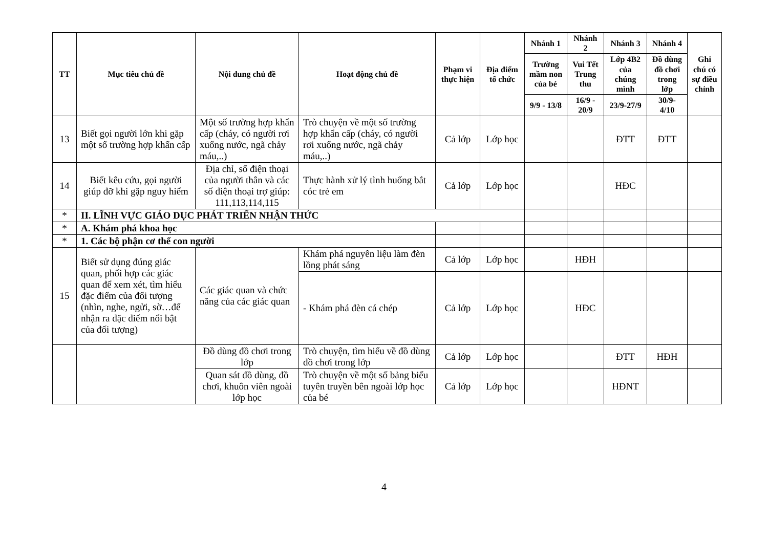| TT | Mục tiêu chủ đề | Nội dung chủ đề | Hoạt động chủ đề | Phạm vi thực hiện | Địa điểm tổ chức | Nhánh 1 | Nhánh 2 | Nhánh 3 | Nhánh 4 | Ghi chú có sự điều chỉnh |
| --- | --- | --- | --- | --- | --- | --- | --- | --- | --- | --- |
| | | | | | | Trường mầm non của bé | Vui Tết Trung thu | Lớp 4B2 của chúng mình | Đồ dùng đồ chơi trong lớp | |
| | | | | | | 9/9 - 13/8 | 16/9 - 20/9 | 23/9-27/9 | 30/9-4/10 | |
| 13 | Biết gọi người lớn khi gặp một số trường hợp khẩn cấp | Một số trường hợp khẩn cấp (cháy, có người rơi xuống nước, ngã chảy máu,..) | Trò chuyện về một số trường hợp khẩn cấp (cháy, có người rơi xuống nước, ngã chảy máu,..) | Cả lớp | Lớp học | | | ĐTT | ĐTT | |
| 14 | Biết kêu cứu, gọi người giúp đỡ khi gặp nguy hiểm | Địa chỉ, số điện thoại của người thân và các số điện thoại trợ giúp: 111,113,114,115 | Thực hành xử lý tình huống bắt cóc trẻ em | Cả lớp | Lớp học | | | HĐC | | |
| * | II. LĨNH VỰC GIÁO DỤC PHÁT TRIỂN NHẬN THỨC | | | | | | | | | |
| * | A. Khám phá khoa học | | | | | | | | | |
| * | 1. Các bộ phận cơ thể con người | | | | | | | | | |
| 15 | Biết sử dụng đúng giác quan, phối hợp các giác quan để xem xét, tìm hiểu đặc điểm của đối tượng (nhìn, nghe, ngửi, sờ…để nhận ra đặc điểm nổi bật của đối tượng) | Các giác quan và chức năng của các giác quan | Khám phá nguyên liệu làm đèn lồng phát sáng | Cả lớp | Lớp học | | HĐH | | | |
| | | | - Khám phá đèn cá chép | Cả lớp | Lớp học | | HĐC | | | |
| | | Đồ dùng đồ chơi trong lớp | Trò chuyện, tìm hiểu về đồ dùng đồ chơi trong lớp | Cả lớp | Lớp học | | | ĐTT | HĐH | |
| | | Quan sát đồ dùng, đồ chơi, khuôn viên ngoài lớp học | Trò chuyện về một số bảng biểu tuyên truyền bên ngoài lớp học của bé | Cả lớp | Lớp học | | | HĐNT | | |
4